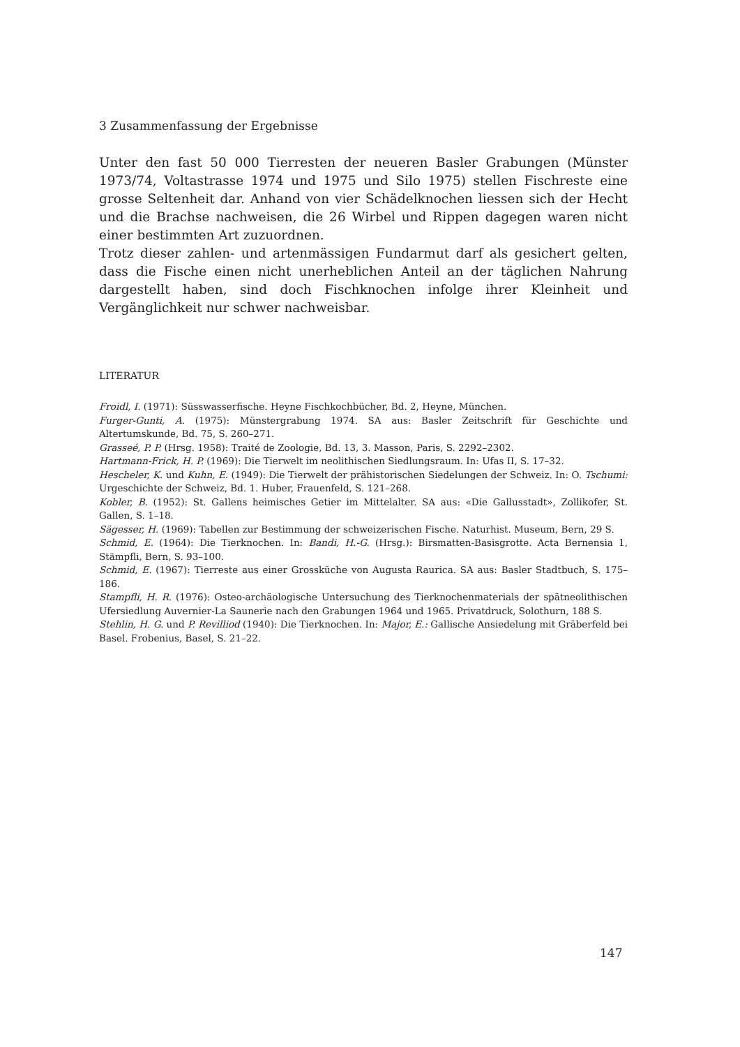3 Zusammenfassung der Ergebnisse
Unter den fast 50 000 Tierresten der neueren Basler Grabungen (Münster 1973/74, Voltastrasse 1974 und 1975 und Silo 1975) stellen Fischreste eine grosse Seltenheit dar. Anhand von vier Schädelknochen liessen sich der Hecht und die Brachse nachweisen, die 26 Wirbel und Rippen dagegen waren nicht einer bestimmten Art zuzuordnen.
Trotz dieser zahlen- und artenmässigen Fundarmut darf als gesichert gelten, dass die Fische einen nicht unerheblichen Anteil an der täglichen Nahrung dargestellt haben, sind doch Fischknochen infolge ihrer Kleinheit und Vergänglichkeit nur schwer nachweisbar.
LITERATUR
Froidl, I. (1971): Süsswasserfische. Heyne Fischkochbücher, Bd. 2, Heyne, München.
Furger-Gunti, A. (1975): Münstergrabung 1974. SA aus: Basler Zeitschrift für Geschichte und Altertumskunde, Bd. 75, S. 260–271.
Grasseé, P. P. (Hrsg. 1958): Traité de Zoologie, Bd. 13, 3. Masson, Paris, S. 2292–2302.
Hartmann-Frick, H. P. (1969): Die Tierwelt im neolithischen Siedlungsraum. In: Ufas II, S. 17–32.
Hescheler, K. und Kuhn, E. (1949): Die Tierwelt der prähistorischen Siedelungen der Schweiz. In: O. Tschumi: Urgeschichte der Schweiz, Bd. 1. Huber, Frauenfeld, S. 121–268.
Kobler, B. (1952): St. Gallens heimisches Getier im Mittelalter. SA aus: «Die Gallusstadt», Zollikofer, St. Gallen, S. 1–18.
Sägesser, H. (1969): Tabellen zur Bestimmung der schweizerischen Fische. Naturhist. Museum, Bern, 29 S.
Schmid, E. (1964): Die Tierknochen. In: Bandi, H.-G. (Hrsg.): Birsmatten-Basisgrotte. Acta Bernensia 1, Stämpfli, Bern, S. 93–100.
Schmid, E. (1967): Tierreste aus einer Grossküche von Augusta Raurica. SA aus: Basler Stadtbuch, S. 175–186.
Stampfli, H. R. (1976): Osteo-archäologische Untersuchung des Tierknochenmaterials der spätneolithischen Ufersiedlung Auvernier-La Saunerie nach den Grabungen 1964 und 1965. Privatdruck, Solothurn, 188 S.
Stehlin, H. G. und P. Revilliod (1940): Die Tierknochen. In: Major, E.: Gallische Ansiedelung mit Gräberfeld bei Basel. Frobenius, Basel, S. 21–22.
147